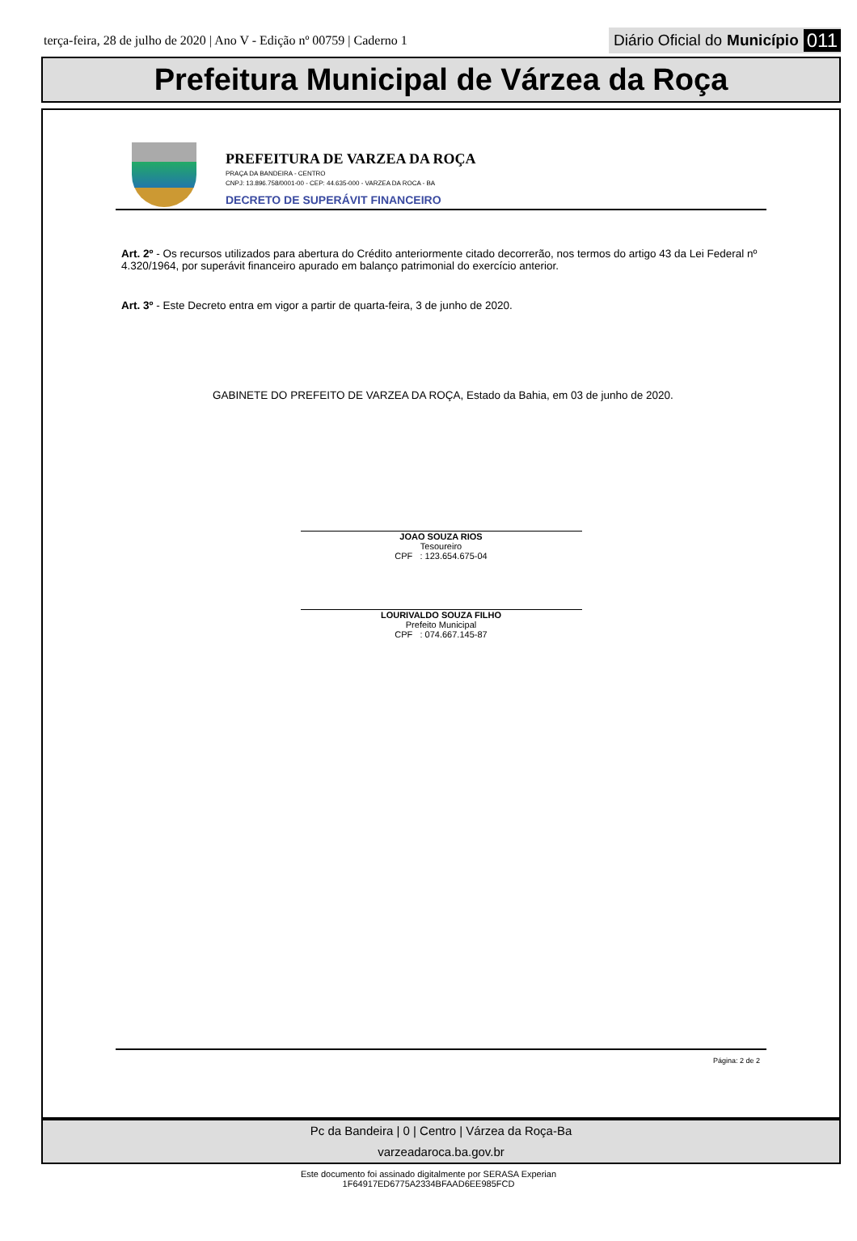terça-feira, 28 de julho de 2020 | Ano V - Edição nº 00759 | Caderno 1 Diário Oficial do Município 011
Prefeitura Municipal de Várzea da Roça
PREFEITURA DE VARZEA DA ROÇA
PRAÇA DA BANDEIRA - CENTRO
CNPJ: 13.896.758/0001-00 - CEP: 44.635-000 - VARZEA DA ROCA - BA
DECRETO DE SUPERÁVIT FINANCEIRO
Art. 2º - Os recursos utilizados para abertura do Crédito anteriormente citado decorrerão, nos termos do artigo 43 da Lei Federal nº 4.320/1964, por superávit financeiro apurado em balanço patrimonial do exercício anterior.
Art. 3º - Este Decreto entra em vigor a partir de quarta-feira, 3 de junho de 2020.
GABINETE DO PREFEITO DE VARZEA DA ROÇA, Estado da Bahia, em 03 de junho de 2020.
JOAO SOUZA RIOS
Tesoureiro
CPF : 123.654.675-04
LOURIVALDO SOUZA FILHO
Prefeito Municipal
CPF : 074.667.145-87
Página: 2 de 2
Pc da Bandeira | 0 | Centro | Várzea da Roça-Ba
varzeadaroca.ba.gov.br
Este documento foi assinado digitalmente por SERASA Experian
1F64917ED6775A2334BFAAD6EE985FCD